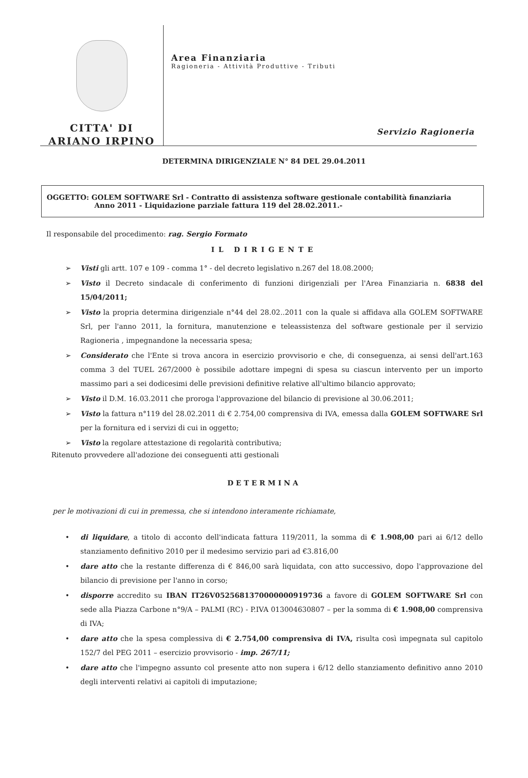CITTA' DI
ARIANO IRPINO
Area Finanziaria
Ragioneria - Attività Produttive - Tributi
Servizio Ragioneria
DETERMINA DIRIGENZIALE N° 84 DEL 29.04.2011
OGGETTO: GOLEM SOFTWARE Srl - Contratto di assistenza software gestionale contabilità finanziaria
Anno 2011 - Liquidazione parziale fattura 119 del 28.02.2011.-
Il responsabile del procedimento: rag. Sergio Formato
IL DIRIGENTE
➢ Visti gli artt. 107 e 109 - comma 1° - del decreto legislativo n.267 del 18.08.2000;
➢ Visto il Decreto sindacale di conferimento di funzioni dirigenziali per l'Area Finanziaria n. 6838 del 15/04/2011;
➢ Visto la propria determina dirigenziale n°44 del 28.02..2011 con la quale si affidava alla GOLEM SOFTWARE Srl, per l'anno 2011, la fornitura, manutenzione e teleassistenza del software gestionale per il servizio Ragioneria , impegnandone la necessaria spesa;
➢ Considerato che l'Ente si trova ancora in esercizio provvisorio e che, di conseguenza, ai sensi dell'art.163 comma 3 del TUEL 267/2000 è possibile adottare impegni di spesa su ciascun intervento per un importo massimo pari a sei dodicesimi delle previsioni definitive relative all'ultimo bilancio approvato;
➢ Visto il D.M. 16.03.2011 che proroga l'approvazione del bilancio di previsione al 30.06.2011;
➢ Visto la fattura n°119 del 28.02.2011 di € 2.754,00 comprensiva di IVA, emessa dalla GOLEM SOFTWARE Srl per la fornitura ed i servizi di cui in oggetto;
➢ Visto la regolare attestazione di regolarità contributiva;
Ritenuto provvedere all'adozione dei conseguenti atti gestionali
DETERMINA
per le motivazioni di cui in premessa, che si intendono interamente richiamate,
• di liquidare, a titolo di acconto dell'indicata fattura 119/2011, la somma di € 1.908,00 pari ai 6/12 dello stanziamento definitivo 2010 per il medesimo servizio pari ad €3.816,00
• dare atto che la restante differenza di € 846,00 sarà liquidata, con atto successivo, dopo l'approvazione del bilancio di previsione per l'anno in corso;
• disporre accredito su IBAN IT26V0525681370000000919736 a favore di GOLEM SOFTWARE Srl con sede alla Piazza Carbone n°9/A – PALMI (RC) - P.IVA 013004630807 – per la somma di € 1.908,00 comprensiva di IVA;
• dare atto che la spesa complessiva di € 2.754,00 comprensiva di IVA, risulta così impegnata sul capitolo 152/7 del PEG 2011 – esercizio provvisorio - imp. 267/11;
• dare atto che l'impegno assunto col presente atto non supera i 6/12 dello stanziamento definitivo anno 2010 degli interventi relativi ai capitoli di imputazione;